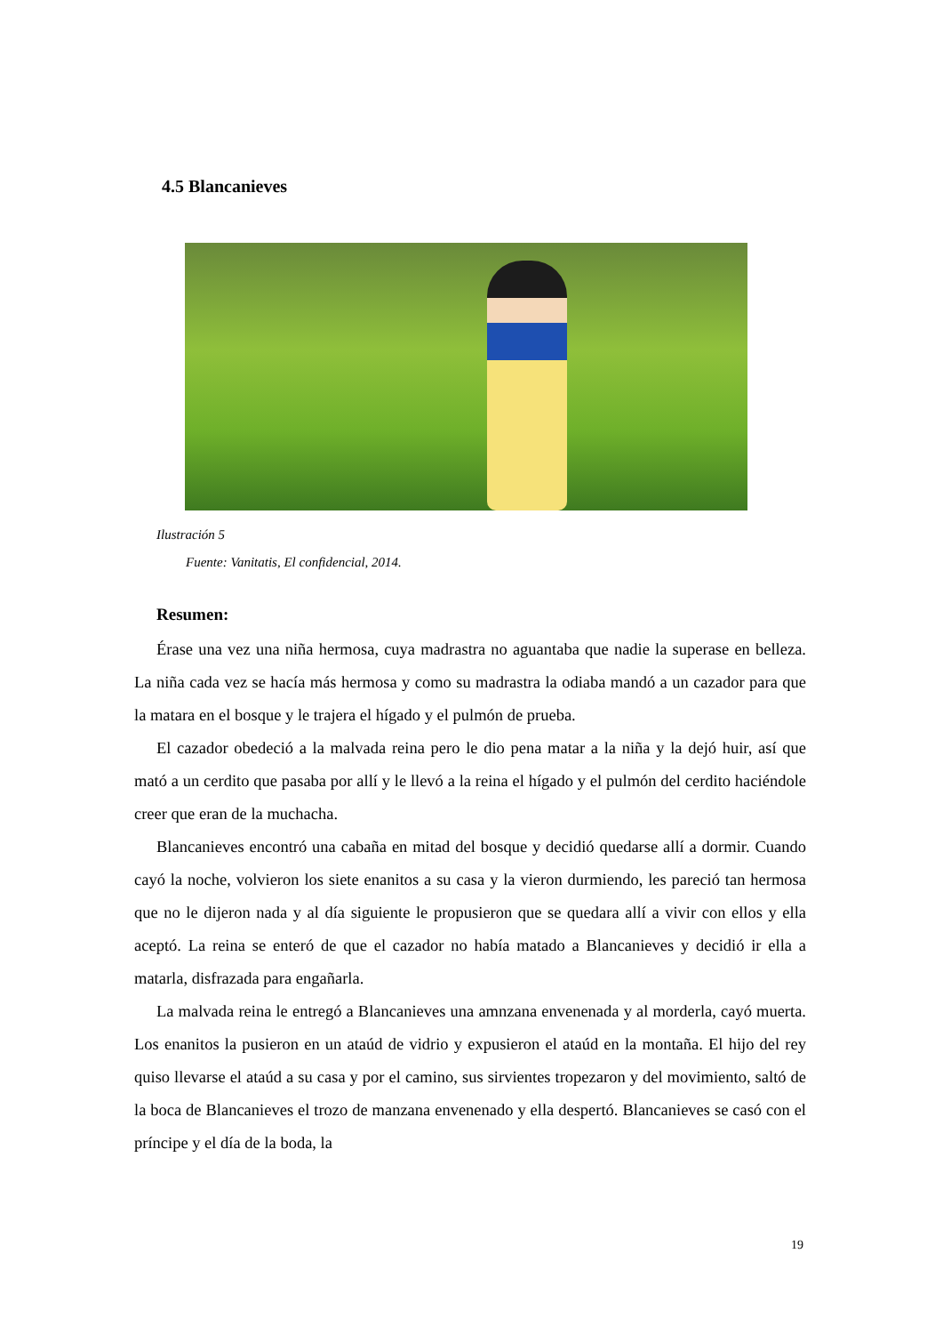4.5 Blancanieves
Ilustración 5
Fuente: Vanitatis, El confidencial, 2014.
Resumen:
Érase una vez una niña hermosa, cuya madrastra no aguantaba que nadie la superase en belleza. La niña cada vez se hacía más hermosa y como su madrastra la odiaba mandó a un cazador para que la matara en el bosque y le trajera el hígado y el pulmón de prueba.
El cazador obedeció a la malvada reina pero le dio pena matar a la niña y la dejó huir, así que mató a un cerdito que pasaba por allí y le llevó a la reina el hígado y el pulmón del cerdito haciéndole creer que eran de la muchacha.
Blancanieves encontró una cabaña en mitad del bosque y decidió quedarse allí a dormir. Cuando cayó la noche, volvieron los siete enanitos a su casa y la vieron durmiendo, les pareció tan hermosa que no le dijeron nada y al día siguiente le propusieron que se quedara allí a vivir con ellos y ella aceptó. La reina se enteró de que el cazador no había matado a Blancanieves y decidió ir ella a matarla, disfrazada para engañarla.
La malvada reina le entregó a Blancanieves una amnzana envenenada y al morderla, cayó muerta. Los enanitos la pusieron en un ataúd de vidrio y expusieron el ataúd en la montaña. El hijo del rey quiso llevarse el ataúd a su casa y por el camino, sus sirvientes tropezaron y del movimiento, saltó de la boca de Blancanieves el trozo de manzana envenenado y ella despertó. Blancanieves se casó con el príncipe y el día de la boda, la
19